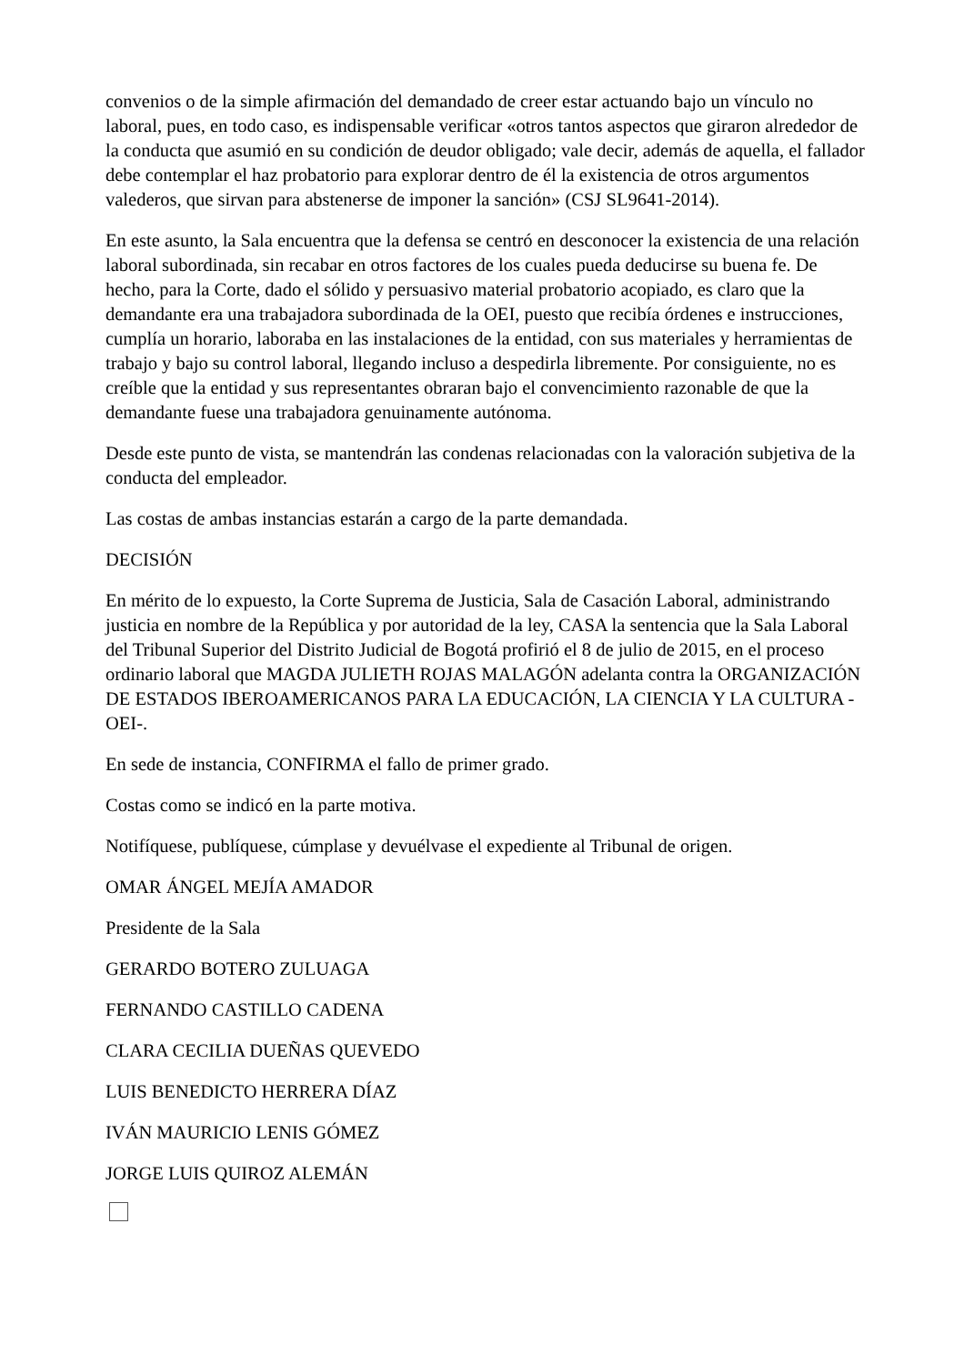convenios o de la simple afirmación del demandado de creer estar actuando bajo un vínculo no laboral, pues, en todo caso, es indispensable verificar «otros tantos aspectos que giraron alrededor de la conducta que asumió en su condición de deudor obligado; vale decir, además de aquella, el fallador debe contemplar el haz probatorio para explorar dentro de él la existencia de otros argumentos valederos, que sirvan para abstenerse de imponer la sanción» (CSJ SL9641-2014).
En este asunto, la Sala encuentra que la defensa se centró en desconocer la existencia de una relación laboral subordinada, sin recabar en otros factores de los cuales pueda deducirse su buena fe. De hecho, para la Corte, dado el sólido y persuasivo material probatorio acopiado, es claro que la demandante era una trabajadora subordinada de la OEI, puesto que recibía órdenes e instrucciones, cumplía un horario, laboraba en las instalaciones de la entidad, con sus materiales y herramientas de trabajo y bajo su control laboral, llegando incluso a despedirla libremente. Por consiguiente, no es creíble que la entidad y sus representantes obraran bajo el convencimiento razonable de que la demandante fuese una trabajadora genuinamente autónoma.
Desde este punto de vista, se mantendrán las condenas relacionadas con la valoración subjetiva de la conducta del empleador.
Las costas de ambas instancias estarán a cargo de la parte demandada.
DECISIÓN
En mérito de lo expuesto, la Corte Suprema de Justicia, Sala de Casación Laboral, administrando justicia en nombre de la República y por autoridad de la ley, CASA la sentencia que la Sala Laboral del Tribunal Superior del Distrito Judicial de Bogotá profirió el 8 de julio de 2015, en el proceso ordinario laboral que MAGDA JULIETH ROJAS MALAGÓN adelanta contra la ORGANIZACIÓN DE ESTADOS IBEROAMERICANOS PARA LA EDUCACIÓN, LA CIENCIA Y LA CULTURA -OEI-.
En sede de instancia, CONFIRMA el fallo de primer grado.
Costas como se indicó en la parte motiva.
Notifíquese, publíquese, cúmplase y devuélvase el expediente al Tribunal de origen.
OMAR ÁNGEL MEJÍA AMADOR
Presidente de la Sala
GERARDO BOTERO ZULUAGA
FERNANDO CASTILLO CADENA
CLARA CECILIA DUEÑAS QUEVEDO
LUIS BENEDICTO HERRERA DÍAZ
IVÁN MAURICIO LENIS GÓMEZ
JORGE LUIS QUIROZ ALEMÁN